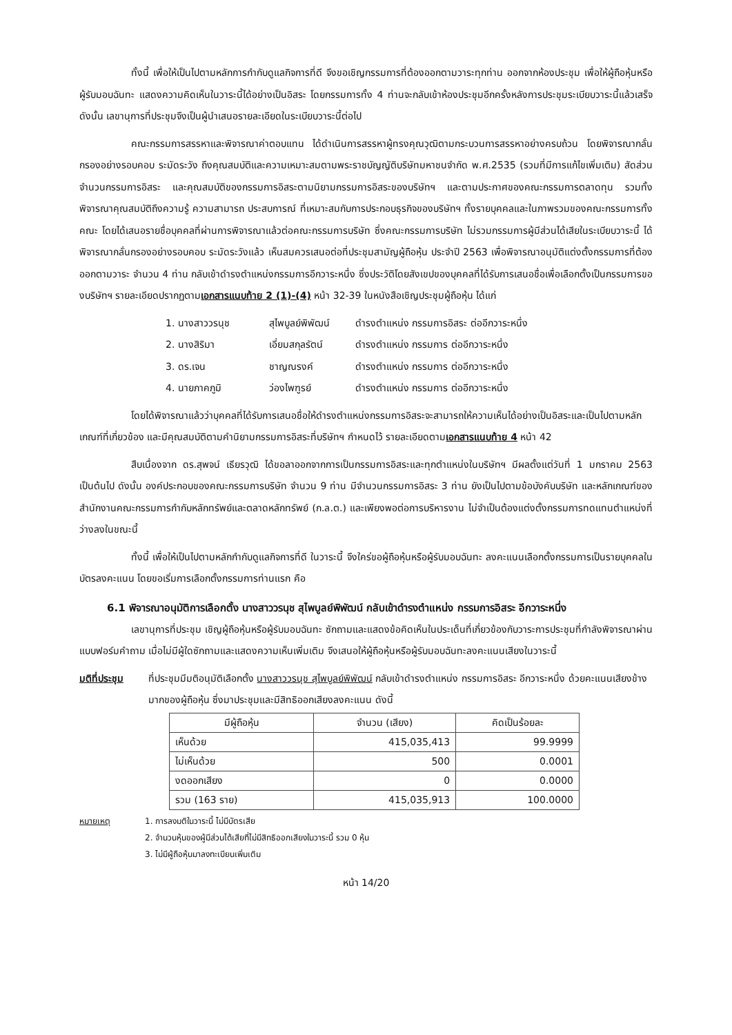ทั้งนี้ เพื่อให้เป็นไปตามหลักการกำกับดูแลกิจการที่ดี จึงขอเชิญกรรมการที่ต้องออกตามวาระทุกท่าน ออกจากห้องประชุม เพื่อให้ผู้ถือหุ้นหรือผู้รับมอบฉันทะ แสดงความคิดเห็นในวาระนี้ได้อย่างเป็นอิสระ โดยกรรมการทั้ง 4 ท่านจะกลับเข้าห้องประชุมอีกครั้งหลังการประชุมระเบียบวาระนี้แล้วเสร็จ ดังนั้น เลขานุการที่ประชุมจึงเป็นผู้นำเสนอรายละเอียดในระเบียบวาระนี้ต่อไป
คณะกรรมการสรรหาและพิจารณาค่าตอบแทน ได้ดำเนินการสรรหาผู้ทรงคุณวุฒิตามกระบวนการสรรหาอย่างครบถ้วน โดยพิจารณากลั่นกรองอย่างรอบคอบ ระมัดระวัง ถึงคุณสมบัติและความเหมาะสมตามพระราชบัญญัติบริษัทมหาชนจำกัด พ.ศ.2535 (รวมที่มีการแก้ไขเพิ่มเติม) สัดส่วนจำนวนกรรมการอิสระ และคุณสมบัติของกรรมการอิสระตามนิยามกรรมการอิสระของบริษัทฯ และตามประกาศของคณะกรรมการตลาดทุน รวมทั้งพิจารณาคุณสมบัติถึงความรู้ ความสามารถ ประสบการณ์ ที่เหมาะสมกับการประกอบธุรกิจของบริษัทฯ ทั้งรายบุคคลและในภาพรวมของคณะกรรมการทั้งคณะ โดยได้เสนอรายชื่อบุคคลที่ผ่านการพิจารณาแล้วต่อคณะกรรมการบริษัท ซึ่งคณะกรรมการบริษัท ไม่รวมกรรมการผู้มีส่วนได้เสียในระเบียบวาระนี้ ได้พิจารณากลั่นกรองอย่างรอบคอบ ระมัดระวังแล้ว เห็นสมควรเสนอต่อที่ประชุมสามัญผู้ถือหุ้น ประจำปี 2563 เพื่อพิจารณาอนุมัติแต่งตั้งกรรมการที่ต้องออกตามวาระ จำนวน 4 ท่าน กลับเข้าดำรงตำแหน่งกรรมการอีกวาระหนึ่ง ซึ่งประวัติโดยสังเขปของบุคคลที่ได้รับการเสนอชื่อเพื่อเลือกตั้งเป็นกรรมการของบริษัทฯ รายละเอียดปรากฏตามเอกสารแนบท้าย 2 (1)-(4) หน้า 32-39 ในหนังสือเชิญประชุมผู้ถือหุ้น ได้แก่
1. นางสาววรนุช สุไพบูลย์พิพัฒน์ ดำรงตำแหน่ง กรรมการอิสระ ต่ออีกวาระหนึ่ง
2. นางสิริมา เอี่ยมสกุลรัตน์ ดำรงตำแหน่ง กรรมการ ต่ออีกวาระหนึ่ง
3. ดร.เจน ชาญณรงค์ ดำรงตำแหน่ง กรรมการ ต่ออีกวาระหนึ่ง
4. นายภาคภูมิ ว่องไพฑูรย์ ดำรงตำแหน่ง กรรมการ ต่ออีกวาระหนึ่ง
โดยได้พิจารณาแล้วว่าบุคคลที่ได้รับการเสนอชื่อให้ดำรงตำแหน่งกรรมการอิสระจะสามารถให้ความเห็นได้อย่างเป็นอิสระและเป็นไปตามหลักเกณฑ์ที่เกี่ยวข้อง และมีคุณสมบัติตามคำนิยามกรรมการอิสระที่บริษัทฯ กำหนดไว้ รายละเอียดตามเอกสารแนบท้าย 4 หน้า 42
สืบเนื่องจาก ดร.สุพจน์ เธียรวุฒิ ได้ขอลาออกจากการเป็นกรรมการอิสระและทุกตำแหน่งในบริษัทฯ มีผลตั้งแต่วันที่ 1 มกราคม 2563 เป็นต้นไป ดังนั้น องค์ประกอบของคณะกรรมการบริษัท จำนวน 9 ท่าน มีจำนวนกรรมการอิสระ 3 ท่าน ยังเป็นไปตามข้อบังคับบริษัท และหลักเกณฑ์ของสำนักงานคณะกรรมการกำกับหลักทรัพย์และตลาดหลักทรัพย์ (ก.ล.ต.) และเพียงพอต่อการบริหารงาน ไม่จำเป็นต้องแต่งตั้งกรรมการทดแทนตำแหน่งที่ว่างลงในขณะนี้
ทั้งนี้ เพื่อให้เป็นไปตามหลักกำกับดูแลกิจการที่ดี ในวาระนี้ จึงใคร่ขอผู้ถือหุ้นหรือผู้รับมอบฉันทะ ลงคะแนนเลือกตั้งกรรมการเป็นรายบุคคลในบัตรลงคะแนน โดยขอเริ่มการเลือกตั้งกรรมการท่านแรก คือ
6.1 พิจารณาอนุมัติการเลือกตั้ง นางสาววรนุช สุไพบูลย์พิพัฒน์ กลับเข้าดำรงตำแหน่ง กรรมการอิสระ อีกวาระหนึ่ง
เลขานุการที่ประชุม เชิญผู้ถือหุ้นหรือผู้รับมอบฉันทะ ซักถามและแสดงข้อคิดเห็นในประเด็นที่เกี่ยวข้องกับวาระการประชุมที่กำลังพิจารณาผ่านแบบฟอร์มคำถาม เมื่อไม่มีผู้ใดซักถามและแสดงความเห็นเพิ่มเติม จึงเสนอให้ผู้ถือหุ้นหรือผู้รับมอบฉันทะลงคะแนนเสียงในวาระนี้
มติที่ประชุม ที่ประชุมมีมติอนุมัติเลือกตั้ง นางสาววรนุช สุไพบูลย์พิพัฒน์ กลับเข้าดำรงตำแหน่ง กรรมการอิสระ อีกวาระหนึ่ง ด้วยคะแนนเสียงข้างมากของผู้ถือหุ้น ซึ่งมาประชุมและมีสิทธิออกเสียงลงคะแนน ดังนี้
| มีผู้ถือหุ้น | จำนวน (เสียง) | คิดเป็นร้อยละ |
| --- | --- | --- |
| เห็นด้วย | 415,035,413 | 99.9999 |
| ไม่เห็นด้วย | 500 | 0.0001 |
| งดออกเสียง | 0 | 0.0000 |
| รวม (163 ราย) | 415,035,913 | 100.0000 |
หมายเหตุ 1. การลงมติในวาระนี้ ไม่มีบัตรเสีย
2. จำนวนหุ้นของผู้มีส่วนได้เสียที่ไม่มีสิทธิออกเสียงในวาระนี้ รวม 0 หุ้น
3. ไม่มีผู้ถือหุ้นมาลงทะเบียนเพิ่มเติม
หน้า 14/20